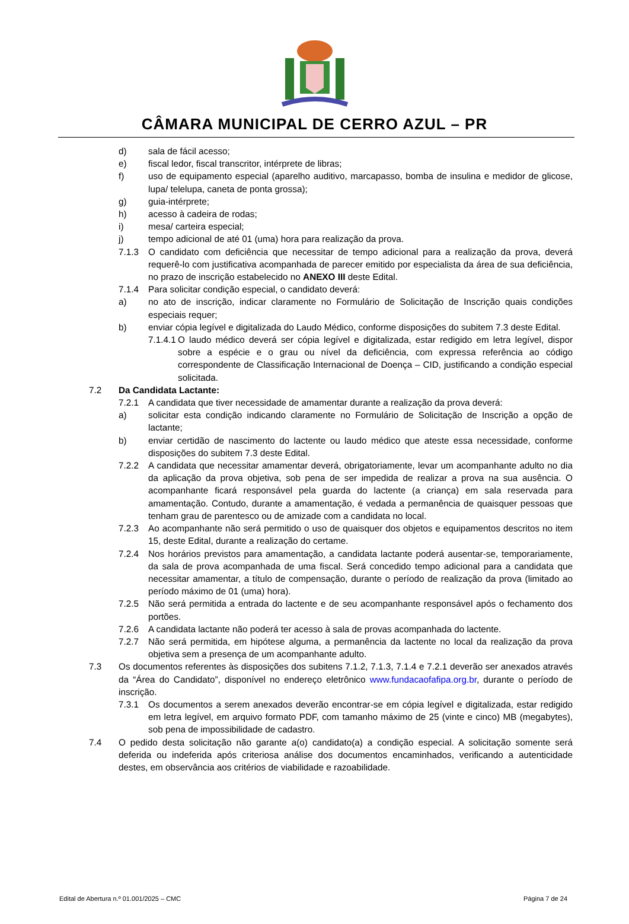CÂMARA MUNICIPAL DE CERRO AZUL – PR
d) sala de fácil acesso;
e) fiscal ledor, fiscal transcritor, intérprete de libras;
f) uso de equipamento especial (aparelho auditivo, marcapasso, bomba de insulina e medidor de glicose, lupa/ telelupa, caneta de ponta grossa);
g) guia-intérprete;
h) acesso à cadeira de rodas;
i) mesa/ carteira especial;
j) tempo adicional de até 01 (uma) hora para realização da prova.
7.1.3 O candidato com deficiência que necessitar de tempo adicional para a realização da prova, deverá requerê-lo com justificativa acompanhada de parecer emitido por especialista da área de sua deficiência, no prazo de inscrição estabelecido no ANEXO III deste Edital.
7.1.4 Para solicitar condição especial, o candidato deverá:
a) no ato de inscrição, indicar claramente no Formulário de Solicitação de Inscrição quais condições especiais requer;
b) enviar cópia legível e digitalizada do Laudo Médico, conforme disposições do subitem 7.3 deste Edital.
7.1.4.1 O laudo médico deverá ser cópia legível e digitalizada, estar redigido em letra legível, dispor sobre a espécie e o grau ou nível da deficiência, com expressa referência ao código correspondente de Classificação Internacional de Doença – CID, justificando a condição especial solicitada.
7.2 Da Candidata Lactante:
7.2.1 A candidata que tiver necessidade de amamentar durante a realização da prova deverá:
a) solicitar esta condição indicando claramente no Formulário de Solicitação de Inscrição a opção de lactante;
b) enviar certidão de nascimento do lactente ou laudo médico que ateste essa necessidade, conforme disposições do subitem 7.3 deste Edital.
7.2.2 A candidata que necessitar amamentar deverá, obrigatoriamente, levar um acompanhante adulto no dia da aplicação da prova objetiva, sob pena de ser impedida de realizar a prova na sua ausência. O acompanhante ficará responsável pela guarda do lactente (a criança) em sala reservada para amamentação. Contudo, durante a amamentação, é vedada a permanência de quaisquer pessoas que tenham grau de parentesco ou de amizade com a candidata no local.
7.2.3 Ao acompanhante não será permitido o uso de quaisquer dos objetos e equipamentos descritos no item 15, deste Edital, durante a realização do certame.
7.2.4 Nos horários previstos para amamentação, a candidata lactante poderá ausentar-se, temporariamente, da sala de prova acompanhada de uma fiscal. Será concedido tempo adicional para a candidata que necessitar amamentar, a título de compensação, durante o período de realização da prova (limitado ao período máximo de 01 (uma) hora).
7.2.5 Não será permitida a entrada do lactente e de seu acompanhante responsável após o fechamento dos portões.
7.2.6 A candidata lactante não poderá ter acesso à sala de provas acompanhada do lactente.
7.2.7 Não será permitida, em hipótese alguma, a permanência da lactente no local da realização da prova objetiva sem a presença de um acompanhante adulto.
7.3 Os documentos referentes às disposições dos subitens 7.1.2, 7.1.3, 7.1.4 e 7.2.1 deverão ser anexados através da “Área do Candidato”, disponível no endereço eletrônico www.fundacaofafipa.org.br, durante o período de inscrição.
7.3.1 Os documentos a serem anexados deverão encontrar-se em cópia legível e digitalizada, estar redigido em letra legível, em arquivo formato PDF, com tamanho máximo de 25 (vinte e cinco) MB (megabytes), sob pena de impossibilidade de cadastro.
7.4 O pedido desta solicitação não garante a(o) candidato(a) a condição especial. A solicitação somente será deferida ou indeferida após criteriosa análise dos documentos encaminhados, verificando a autenticidade destes, em observância aos critérios de viabilidade e razoabilidade.
Edital de Abertura n.º 01.001/2025 – CMC Página 7 de 24